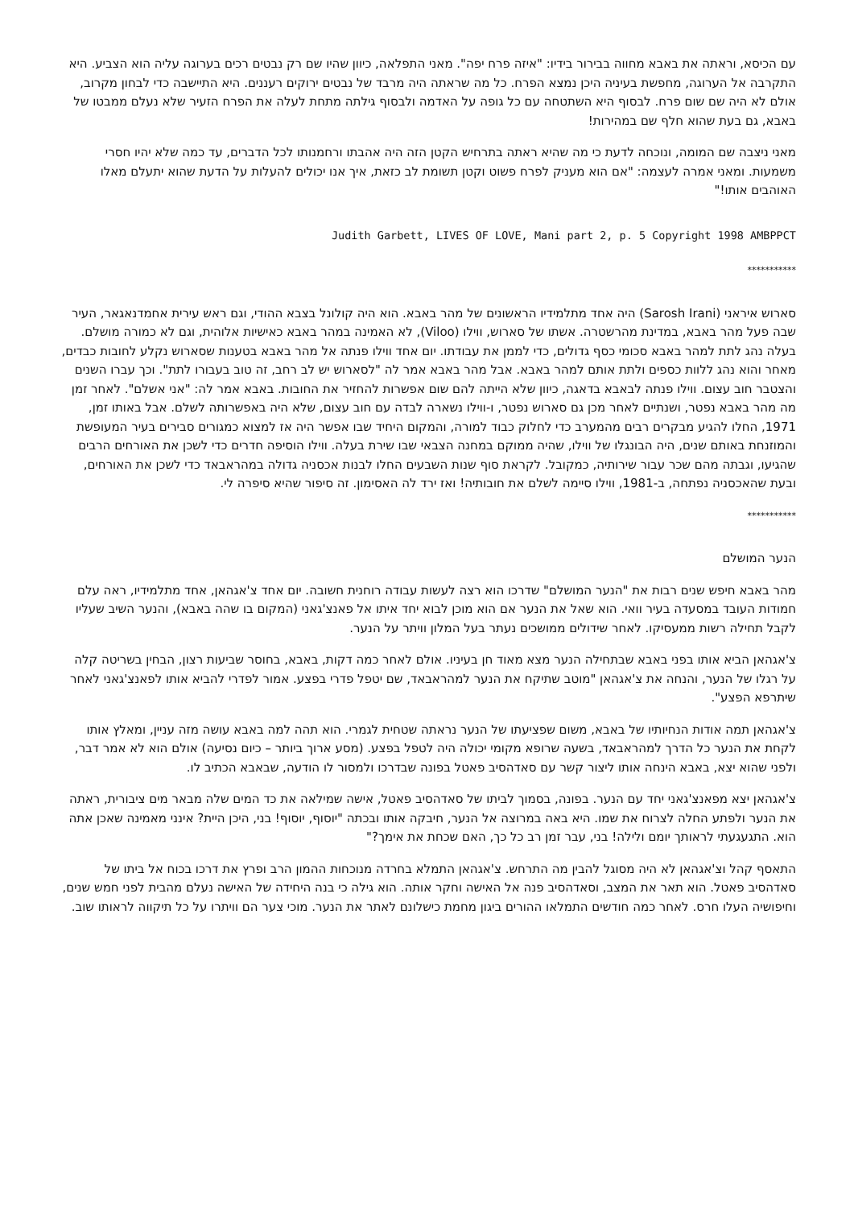עם הכיסא, וראתה את באבא מחווה בבירור בידיו: "איזה פרח יפה". מאני התפלאה, כיוון שהיו שם רק נבטים רכים בערוגה עליה הוא הצביע. היא התקרבה אל הערוגה, מחפשת בעיניה היכן נמצא הפרח. כל מה שראתה היה מרבד של נבטים ירוקים רעננים. היא התיישבה כדי לבחון מקרוב, אולם לא היה שם שום פרח. לבסוף היא השתטחה עם כל גופה על האדמה ולבסוף גילתה מתחת לעלה את הפרח הזעיר שלא נעלם ממבטו של באבא, גם בעת שהוא חלף שם במהירות!
מאני ניצבה שם המומה, ונוכחה לדעת כי מה שהיא ראתה בתרחיש הקטן הזה היה אהבתו ורחמנותו לכל הדברים, עד כמה שלא יהיו חסרי משמעות. ומאני אמרה לעצמה: "אם הוא מעניק לפרח פשוט וקטן תשומת לב כזאת, איך אנו יכולים להעלות על הדעת שהוא יתעלם מאלו האוהבים אותו!"
Judith Garbett, LIVES OF LOVE, Mani part 2, p. 5 Copyright 1998 AMBPPCT
***********
סארוש איראני (Sarosh Irani) היה אחד מתלמידיו הראשונים של מהר באבא. הוא היה קולונל בצבא ההודי, וגם ראש עירית אחמדנאגאר, העיר שבה פעל מהר באבא, במדינת מהרשטרה. אשתו של סארוש, ווילו (Viloo), לא האמינה במהר באבא כאישיות אלוהית, וגם לא כמורה מושלם. בעלה נהג לתת למהר באבא סכומי כסף גדולים, כדי לממן את עבודתו. יום אחד ווילו פנתה אל מהר באבא בטענות שסארוש נקלע לחובות כבדים, מאחר והוא נהג ללוות כספים ולתת אותם למהר באבא. אבל מהר באבא אמר לה "לסארוש יש לב רחב, זה טוב בעבורו לתת". וכך עברו השנים והצטבר חוב עצום. ווילו פנתה לבאבא בדאגה, כיוון שלא הייתה להם שום אפשרות להחזיר את החובות. באבא אמר לה: "אני אשלם". לאחר זמן מה מהר באבא נפטר, ושנתיים לאחר מכן גם סארוש נפטר, ו-ווילו נשארה לבדה עם חוב עצום, שלא היה באפשרותה לשלם. אבל באותו זמן, 1971, החלו להגיע מבקרים רבים מהמערב כדי לחלוק כבוד למורה, והמקום היחיד שבו אפשר היה אז למצוא כמגורים סבירים בעיר המעופשת והמוזנחת באותם שנים, היה הבונגלו של ווילו, שהיה ממוקם במחנה הצבאי שבו שירת בעלה. ווילו הוסיפה חדרים כדי לשכן את האורחים הרבים שהגיעו, וגבתה מהם שכר עבור שירותיה, כמקובל. לקראת סוף שנות השבעים החלו לבנות אכסניה גדולה במהראבאד כדי לשכן את האורחים, ובעת שהאכסניה נפתחה, ב-1981, ווילו סיימה לשלם את חובותיה! ואז ירד לה האסימון. זה סיפור שהיא סיפרה לי.
***********
הנער המושלם
מהר באבא חיפש שנים רבות את "הנער המושלם" שדרכו הוא רצה לעשות עבודה רוחנית חשובה. יום אחד צ'אגהאן, אחד מתלמידיו, ראה עלם חמודות העובד במסעדה בעיר וואי. הוא שאל את הנער אם הוא מוכן לבוא יחד איתו אל פאנצ'גאני (המקום בו שהה באבא), והנער השיב שעליו לקבל תחילה רשות ממעסיקו. לאחר שידולים ממושכים נעתר בעל המלון וויתר על הנער.
צ'אגהאן הביא אותו בפני באבא שבתחילה הנער מצא מאוד חן בעיניו. אולם לאחר כמה דקות, באבא, בחוסר שביעות רצון, הבחין בשריטה קלה על רגלו של הנער, והנחה את צ'אגהאן "מוטב שתיקח את הנער למהראבאד, שם יטפל פדרי בפצע. אמור לפדרי להביא אותו לפאנצ'גאני לאחר שיתרפא הפצע".
צ'אגהאן תמה אודות הנחיותיו של באבא, משום שפציעתו של הנער נראתה שטחית לגמרי. הוא תהה למה באבא עושה מזה עניין, ומאלץ אותו לקחת את הנער כל הדרך למהראבאד, בשעה שרופא מקומי יכולה היה לטפל בפצע. (מסע ארוך ביותר – כיום נסיעה) אולם הוא לא אמר דבר, ולפני שהוא יצא, באבא הינחה אותו ליצור קשר עם סאדהסיב פאטל בפונה שבדרכו ולמסור לו הודעה, שבאבא הכתיב לו.
צ'אגהאן יצא מפאנצ'גאני יחד עם הנער. בפונה, בסמוך לביתו של סאדהסיב פאטל, אישה שמילאה את כד המים שלה מבאר מים ציבורית, ראתה את הנער ולפתע החלה לצרוח את שמו. היא באה במרוצה אל הנער, חיבקה אותו ובכתה "יוסוף, יוסוף! בני, היכן היית? אינני מאמינה שאכן אתה הוא. התגעגעתי לראותך יומם ולילה! בני, עבר זמן רב כל כך, האם שכחת את אימך?"
התאסף קהל וצ'אגהאן לא היה מסוגל להבין מה התרחש. צ'אגהאן התמלא בחרדה מנוכחות ההמון הרב ופרץ את דרכו בכוח אל ביתו של סאדהסיב פאטל. הוא תאר את המצב, וסאדהסיב פנה אל האישה וחקר אותה. הוא גילה כי בנה היחידה של האישה נעלם מהבית לפני חמש שנים, וחיפושיה העלו חרס. לאחר כמה חודשים התמלאו ההורים ביגון מחמת כישלונם לאתר את הנער. מוכי צער הם וויתרו על כל תיקווה לראותו שוב.